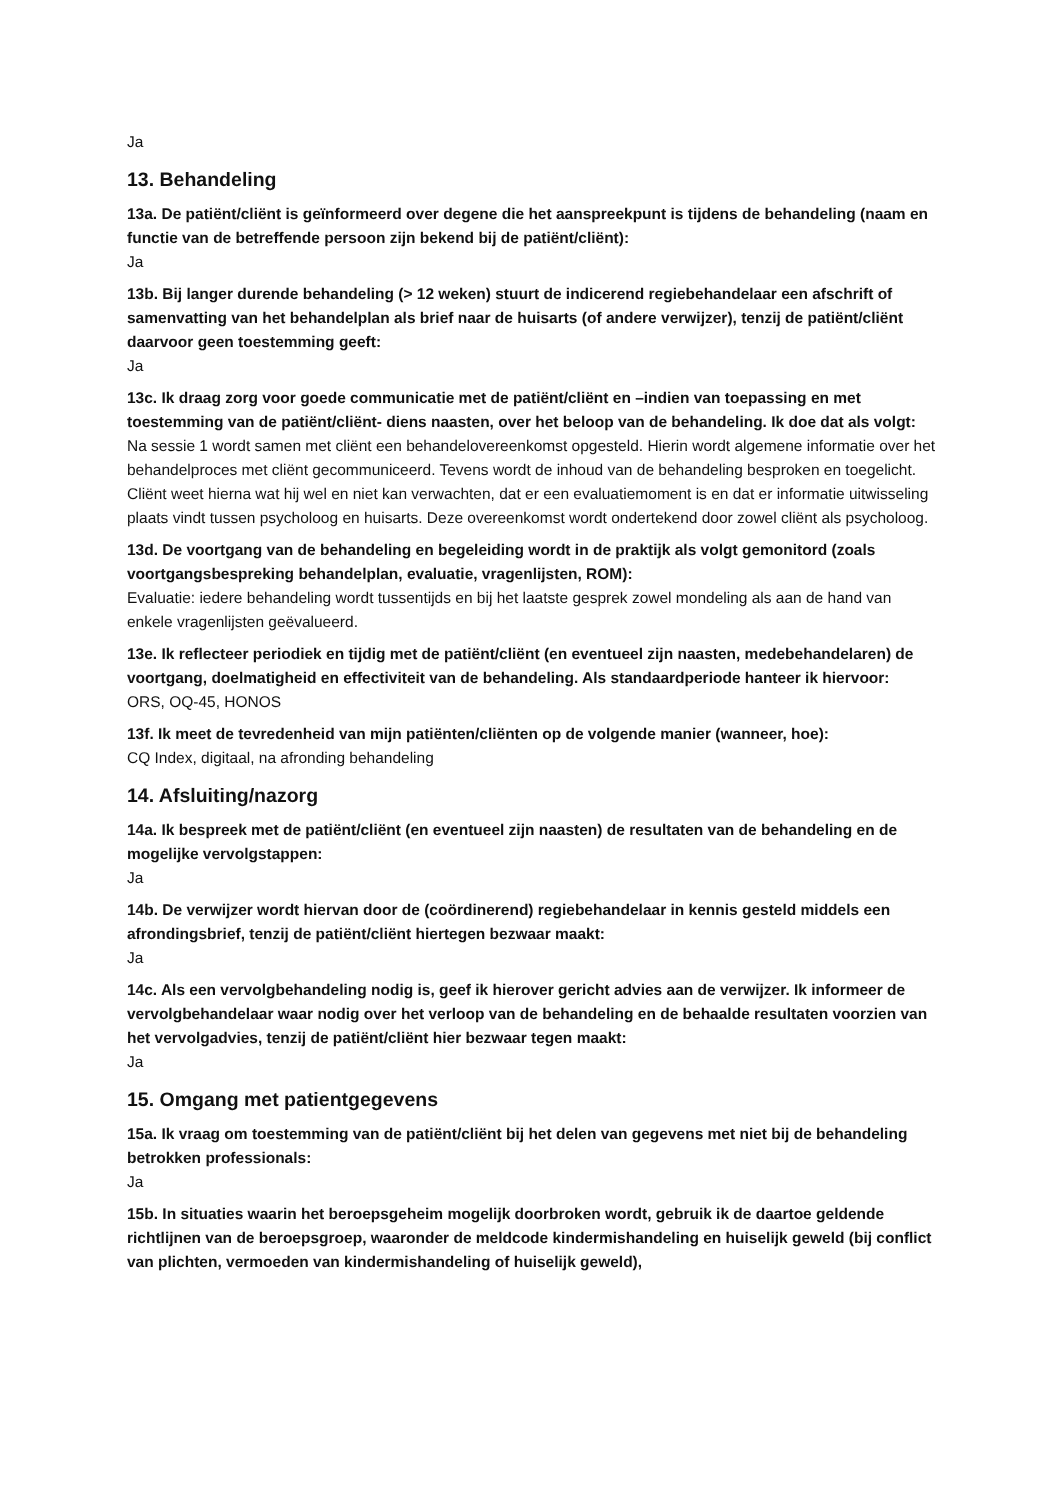Ja
13. Behandeling
13a. De patiënt/cliënt is geïnformeerd over degene die het aanspreekpunt is tijdens de behandeling (naam en functie van de betreffende persoon zijn bekend bij de patiënt/cliënt):
Ja
13b. Bij langer durende behandeling (> 12 weken) stuurt de indicerend regiebehandelaar een afschrift of samenvatting van het behandelplan als brief naar de huisarts (of andere verwijzer), tenzij de patiënt/cliënt daarvoor geen toestemming geeft:
Ja
13c. Ik draag zorg voor goede communicatie met de patiënt/cliënt en –indien van toepassing en met toestemming van de patiënt/cliënt- diens naasten, over het beloop van de behandeling. Ik doe dat als volgt:
Na sessie 1 wordt samen met cliënt een behandelovereenkomst opgesteld. Hierin wordt algemene informatie over het behandelproces met cliënt gecommuniceerd. Tevens wordt de inhoud van de behandeling besproken en toegelicht. Cliënt weet hierna wat hij wel en niet kan verwachten, dat er een evaluatiemoment is en dat er informatie uitwisseling plaats vindt tussen psycholoog en huisarts. Deze overeenkomst wordt ondertekend door zowel cliënt als psycholoog.
13d. De voortgang van de behandeling en begeleiding wordt in de praktijk als volgt gemonitord (zoals voortgangsbespreking behandelplan, evaluatie, vragenlijsten, ROM):
Evaluatie: iedere behandeling wordt tussentijds en bij het laatste gesprek zowel mondeling als aan de hand van enkele vragenlijsten geëvalueerd.
13e. Ik reflecteer periodiek en tijdig met de patiënt/cliënt (en eventueel zijn naasten, medebehandelaren) de voortgang, doelmatigheid en effectiviteit van de behandeling. Als standaardperiode hanteer ik hiervoor:
ORS, OQ-45, HONOS
13f. Ik meet de tevredenheid van mijn patiënten/cliënten op de volgende manier (wanneer, hoe):
CQ Index, digitaal, na afronding behandeling
14. Afsluiting/nazorg
14a. Ik bespreek met de patiënt/cliënt (en eventueel zijn naasten) de resultaten van de behandeling en de mogelijke vervolgstappen:
Ja
14b. De verwijzer wordt hiervan door de (coördinerend) regiebehandelaar in kennis gesteld middels een afrondingsbrief, tenzij de patiënt/cliënt hiertegen bezwaar maakt:
Ja
14c. Als een vervolgbehandeling nodig is, geef ik hierover gericht advies aan de verwijzer. Ik informeer de vervolgbehandelaar waar nodig over het verloop van de behandeling en de behaalde resultaten voorzien van het vervolgadvies, tenzij de patiënt/cliënt hier bezwaar tegen maakt:
Ja
15. Omgang met patientgegevens
15a. Ik vraag om toestemming van de patiënt/cliënt bij het delen van gegevens met niet bij de behandeling betrokken professionals:
Ja
15b. In situaties waarin het beroepsgeheim mogelijk doorbroken wordt, gebruik ik de daartoe geldende richtlijnen van de beroepsgroep, waaronder de meldcode kindermishandeling en huiselijk geweld (bij conflict van plichten, vermoeden van kindermishandeling of huiselijk geweld),